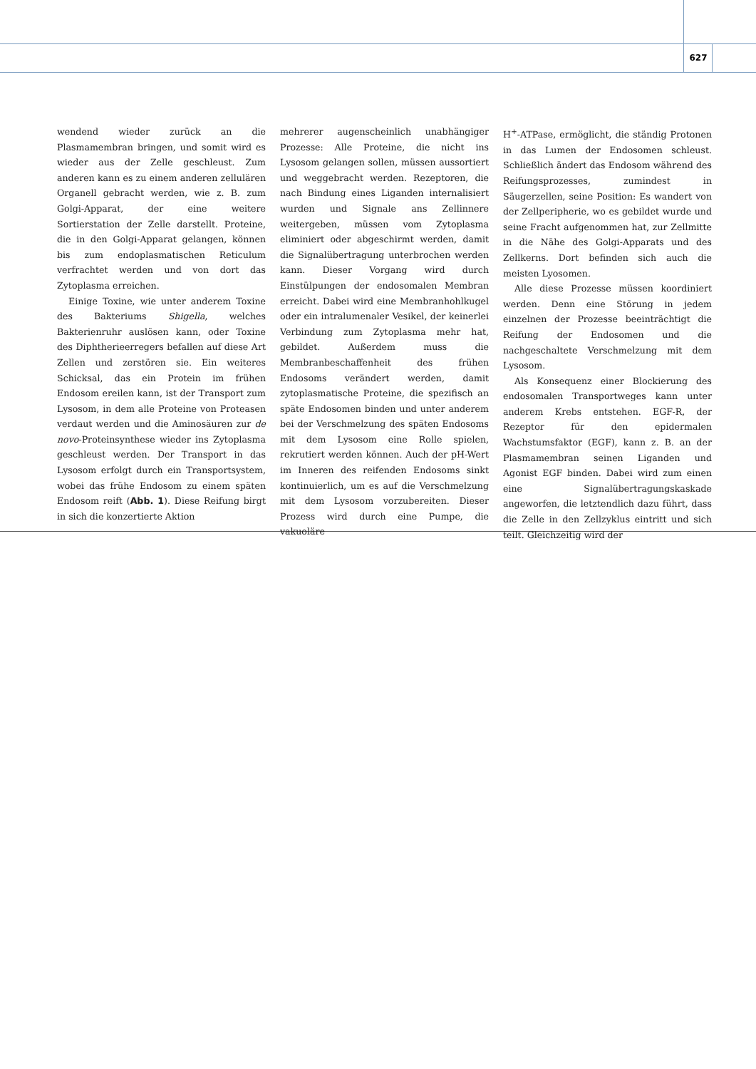627
wendend wieder zurück an die Plasmamembran bringen, und somit wird es wieder aus der Zelle geschleust. Zum anderen kann es zu einem anderen zellulären Organell gebracht werden, wie z. B. zum Golgi-Apparat, der eine weitere Sortierstation der Zelle darstellt. Proteine, die in den Golgi-Apparat gelangen, können bis zum endoplasmatischen Reticulum verfrachtet werden und von dort das Zytoplasma erreichen.
Einige Toxine, wie unter anderem Toxine des Bakteriums Shigella, welches Bakterienruhr auslösen kann, oder Toxine des Diphtherieerregers befallen auf diese Art Zellen und zerstören sie. Ein weiteres Schicksal, das ein Protein im frühen Endosom ereilen kann, ist der Transport zum Lysosom, in dem alle Proteine von Proteasen verdaut werden und die Aminosäuren zur de novo-Proteinsynthese wieder ins Zytoplasma geschleust werden. Der Transport in das Lysosom erfolgt durch ein Transportsystem, wobei das frühe Endosom zu einem späten Endosom reift (Abb. 1). Diese Reifung birgt in sich die konzertierte Aktion
mehrerer augenscheinlich unabhängiger Prozesse: Alle Proteine, die nicht ins Lysosom gelangen sollen, müssen aussortiert und weggebracht werden. Rezeptoren, die nach Bindung eines Liganden internalisiert wurden und Signale ans Zellinnere weitergeben, müssen vom Zytoplasma eliminiert oder abgeschirmt werden, damit die Signalübertragung unterbrochen werden kann. Dieser Vorgang wird durch Einstülpungen der endosomalen Membran erreicht. Dabei wird eine Membranhohlkugel oder ein intralumenaler Vesikel, der keinerlei Verbindung zum Zytoplasma mehr hat, gebildet. Außerdem muss die Membranbeschaffenheit des frühen Endosoms verändert werden, damit zytoplasmatische Proteine, die spezifisch an späte Endosomen binden und unter anderem bei der Verschmelzung des späten Endosoms mit dem Lysosom eine Rolle spielen, rekrutiert werden können. Auch der pH-Wert im Inneren des reifenden Endosoms sinkt kontinuierlich, um es auf die Verschmelzung mit dem Lysosom vorzubereiten. Dieser Prozess wird durch eine Pumpe, die vakuoläre
H<sup>+</sup>-ATPase, ermöglicht, die ständig Protonen in das Lumen der Endosomen schleust. Schließlich ändert das Endosom während des Reifungsprozesses, zumindest in Säugerzellen, seine Position: Es wandert von der Zellperipherie, wo es gebildet wurde und seine Fracht aufgenommen hat, zur Zellmitte in die Nähe des Golgi-Apparats und des Zellkerns. Dort befinden sich auch die meisten Lyosomen.
Alle diese Prozesse müssen koordiniert werden. Denn eine Störung in jedem einzelnen der Prozesse beeinträchtigt die Reifung der Endosomen und die nachgeschaltete Verschmelzung mit dem Lysosom.
Als Konsequenz einer Blockierung des endosomalen Transportweges kann unter anderem Krebs entstehen. EGF-R, der Rezeptor für den epidermalen Wachstumsfaktor (EGF), kann z. B. an der Plasmamembran seinen Liganden und Agonist EGF binden. Dabei wird zum einen eine Signalübertragungskaskade angeworfen, die letztendlich dazu führt, dass die Zelle in den Zellzyklus eintritt und sich teilt. Gleichzeitig wird der